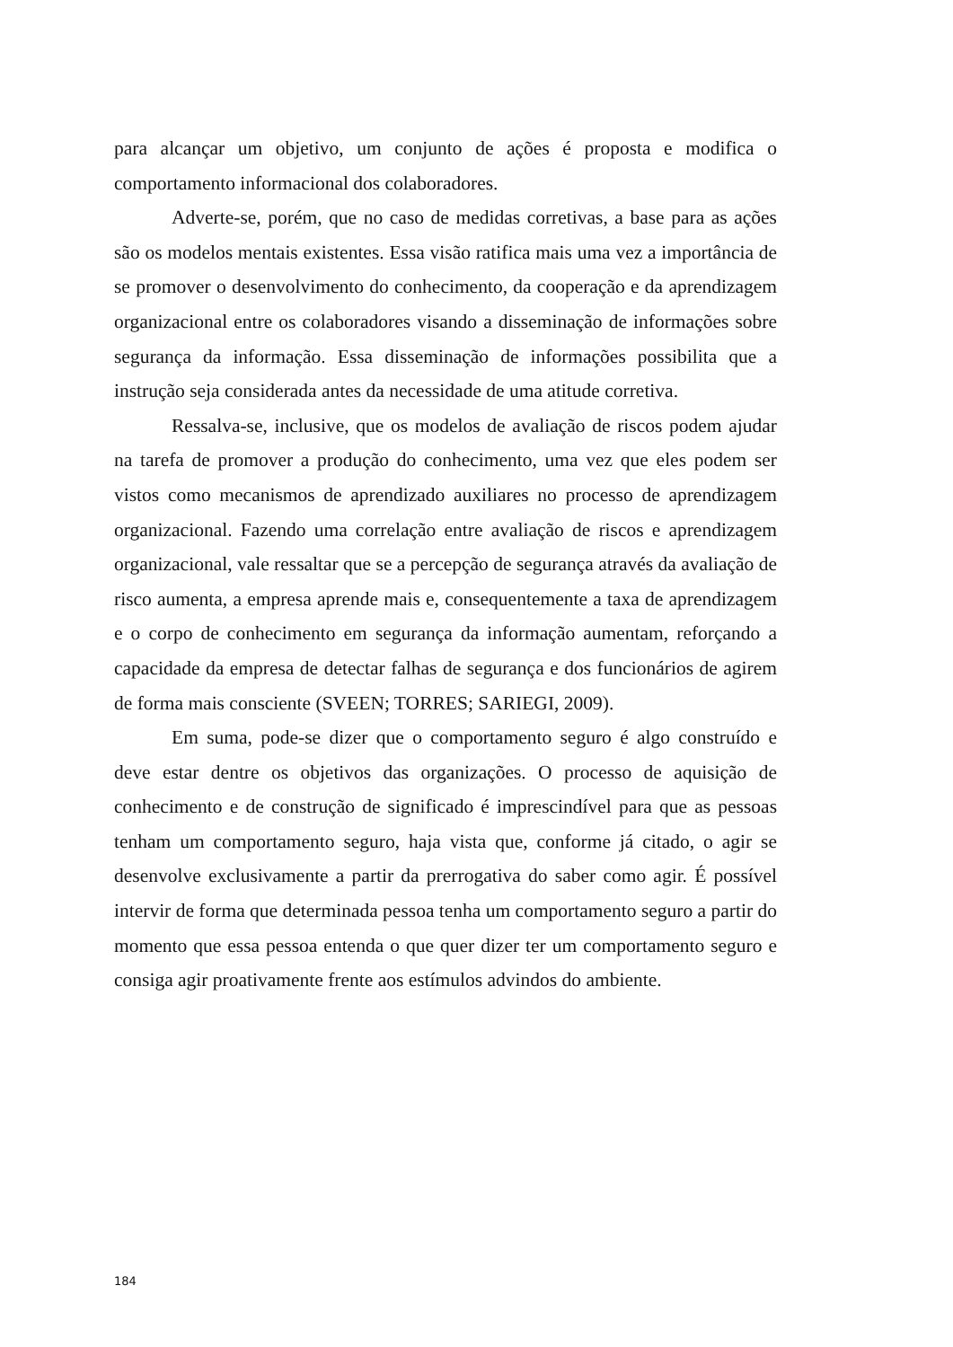para alcançar um objetivo, um conjunto de ações é proposta e modifica o comportamento informacional dos colaboradores.
Adverte-se, porém, que no caso de medidas corretivas, a base para as ações são os modelos mentais existentes. Essa visão ratifica mais uma vez a importância de se promover o desenvolvimento do conhecimento, da cooperação e da aprendizagem organizacional entre os colaboradores visando a disseminação de informações sobre segurança da informação. Essa disseminação de informações possibilita que a instrução seja considerada antes da necessidade de uma atitude corretiva.
Ressalva-se, inclusive, que os modelos de avaliação de riscos podem ajudar na tarefa de promover a produção do conhecimento, uma vez que eles podem ser vistos como mecanismos de aprendizado auxiliares no processo de aprendizagem organizacional. Fazendo uma correlação entre avaliação de riscos e aprendizagem organizacional, vale ressaltar que se a percepção de segurança através da avaliação de risco aumenta, a empresa aprende mais e, consequentemente a taxa de aprendizagem e o corpo de conhecimento em segurança da informação aumentam, reforçando a capacidade da empresa de detectar falhas de segurança e dos funcionários de agirem de forma mais consciente (SVEEN; TORRES; SARIEGI, 2009).
Em suma, pode-se dizer que o comportamento seguro é algo construído e deve estar dentre os objetivos das organizações. O processo de aquisição de conhecimento e de construção de significado é imprescindível para que as pessoas tenham um comportamento seguro, haja vista que, conforme já citado, o agir se desenvolve exclusivamente a partir da prerrogativa do saber como agir. É possível intervir de forma que determinada pessoa tenha um comportamento seguro a partir do momento que essa pessoa entenda o que quer dizer ter um comportamento seguro e consiga agir proativamente frente aos estímulos advindos do ambiente.
184